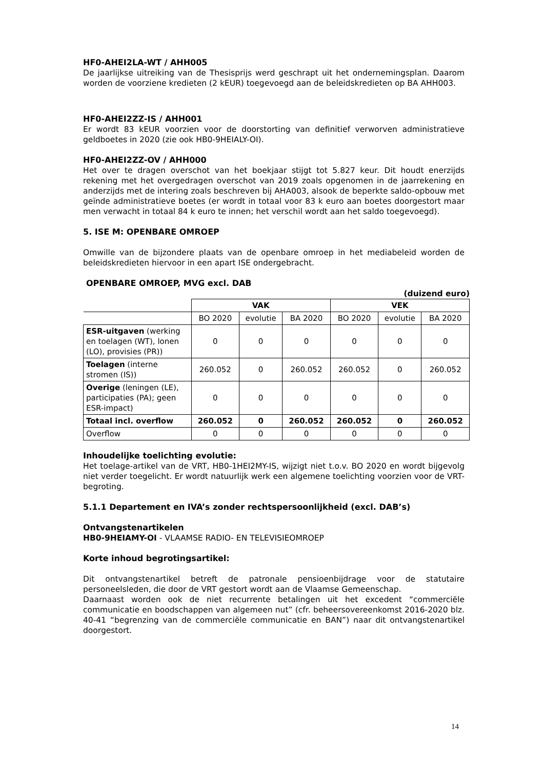HF0-AHEI2LA-WT / AHH005
De jaarlijkse uitreiking van de Thesisprijs werd geschrapt uit het ondernemingsplan. Daarom worden de voorziene kredieten (2 kEUR) toegevoegd aan de beleidskredieten op BA AHH003.
HF0-AHEI2ZZ-IS / AHH001
Er wordt 83 kEUR voorzien voor de doorstorting van definitief verworven administratieve geldboetes in 2020 (zie ook HB0-9HEIALY-OI).
HF0-AHEI2ZZ-OV / AHH000
Het over te dragen overschot van het boekjaar stijgt tot 5.827 keur. Dit houdt enerzijds rekening met het overgedragen overschot van 2019 zoals opgenomen in de jaarrekening en anderzijds met de intering zoals beschreven bij AHA003, alsook de beperkte saldo-opbouw met geïnde administratieve boetes (er wordt in totaal voor 83 k euro aan boetes doorgestort maar men verwacht in totaal 84 k euro te innen; het verschil wordt aan het saldo toegevoegd).
5. ISE M: OPENBARE OMROEP
Omwille van de bijzondere plaats van de openbare omroep in het mediabeleid worden de beleidskredieten hiervoor in een apart ISE ondergebracht.
OPENBARE OMROEP, MVG excl. DAB
(duizend euro)
| | VAK | | | VEK | | |
| | BO 2020 | evolutie | BA 2020 | BO 2020 | evolutie | BA 2020 |
| ESR-uitgaven (werking en toelagen (WT), lonen (LO), provisies (PR)) | 0 | 0 | 0 | 0 | 0 | 0 |
| Toelagen (interne stromen (IS)) | 260.052 | 0 | 260.052 | 260.052 | 0 | 260.052 |
| Overige (leningen (LE), participaties (PA); geen ESR-impact) | 0 | 0 | 0 | 0 | 0 | 0 |
| Totaal incl. overflow | 260.052 | 0 | 260.052 | 260.052 | 0 | 260.052 |
| Overflow | 0 | 0 | 0 | 0 | 0 | 0 |
Inhoudelijke toelichting evolutie:
Het toelage-artikel van de VRT, HB0-1HEI2MY-IS, wijzigt niet t.o.v. BO 2020 en wordt bijgevolg niet verder toegelicht. Er wordt natuurlijk werk een algemene toelichting voorzien voor de VRT-begroting.
5.1.1 Departement en IVA’s zonder rechtspersoonlijkheid (excl. DAB’s)
Ontvangstenartikelen
HB0-9HEIAMY-OI - VLAAMSE RADIO- EN TELEVISIEOMROEP
Korte inhoud begrotingsartikel:
Dit ontvangstenartikel betreft de patronale pensioenbijdrage voor de statutaire personeelsleden, die door de VRT gestort wordt aan de Vlaamse Gemeenschap.
Daarnaast worden ook de niet recurrente betalingen uit het excedent “commerciële communicatie en boodschappen van algemeen nut” (cfr. beheersovereenkomst 2016-2020 blz. 40-41 “begrenzing van de commerciële communicatie en BAN”) naar dit ontvangstenartikel doorgestort.
14